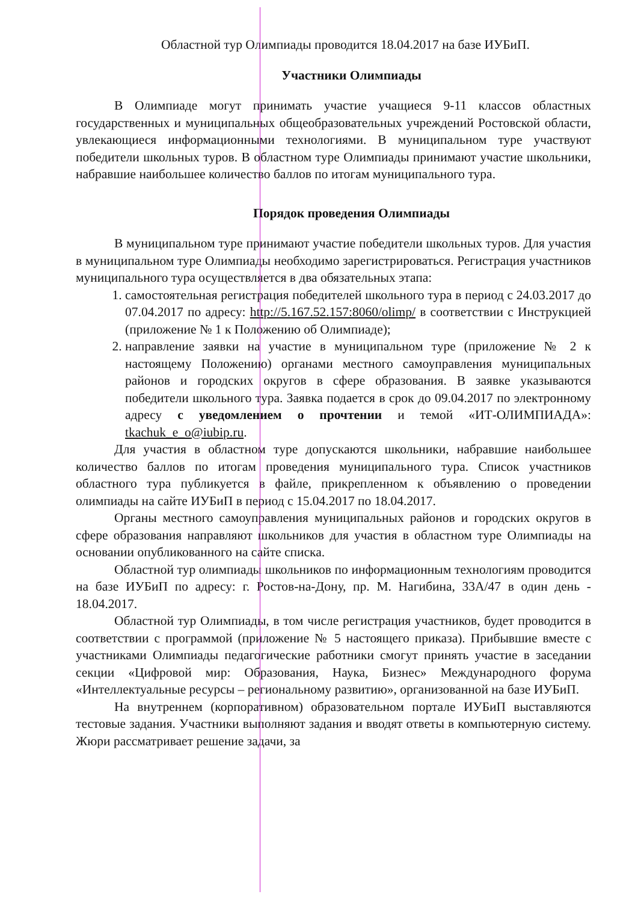Областной тур Олимпиады проводится 18.04.2017 на базе ИУБиП.
Участники Олимпиады
В Олимпиаде могут принимать участие учащиеся 9-11 классов областных государственных и муниципальных общеобразовательных учреждений Ростовской области, увлекающиеся информационными технологиями. В муниципальном туре участвуют победители школьных туров. В областном туре Олимпиады принимают участие школьники, набравшие наибольшее количество баллов по итогам муниципального тура.
Порядок проведения Олимпиады
В муниципальном туре принимают участие победители школьных туров. Для участия в муниципальном туре Олимпиады необходимо зарегистрироваться. Регистрация участников муниципального тура осуществляется в два обязательных этапа:
1. самостоятельная регистрация победителей школьного тура в период с 24.03.2017 до 07.04.2017 по адресу: http://5.167.52.157:8060/olimp/ в соответствии с Инструкцией (приложение № 1 к Положению об Олимпиаде);
2. направление заявки на участие в муниципальном туре (приложение № 2 к настоящему Положению) органами местного самоуправления муниципальных районов и городских округов в сфере образования. В заявке указываются победители школьного тура. Заявка подается в срок до 09.04.2017 по электронному адресу с уведомлением о прочтении и темой «ИТ-ОЛИМПИАДА»: tkachuk_e_o@iubip.ru.
Для участия в областном туре допускаются школьники, набравшие наибольшее количество баллов по итогам проведения муниципального тура. Список участников областного тура публикуется в файле, прикрепленном к объявлению о проведении олимпиады на сайте ИУБиП в период с 15.04.2017 по 18.04.2017.
Органы местного самоуправления муниципальных районов и городских округов в сфере образования направляют школьников для участия в областном туре Олимпиады на основании опубликованного на сайте списка.
Областной тур олимпиады школьников по информационным технологиям проводится на базе ИУБиП по адресу: г. Ростов-на-Дону, пр. М. Нагибина, 33А/47 в один день - 18.04.2017.
Областной тур Олимпиады, в том числе регистрация участников, будет проводится в соответствии с программой (приложение № 5 настоящего приказа). Прибывшие вместе с участниками Олимпиады педагогические работники смогут принять участие в заседании секции «Цифровой мир: Образования, Наука, Бизнес» Международного форума «Интеллектуальные ресурсы – региональному развитию», организованной на базе ИУБиП.
На внутреннем (корпоративном) образовательном портале ИУБиП выставляются тестовые задания. Участники выполняют задания и вводят ответы в компьютерную систему. Жюри рассматривает решение задачи, за